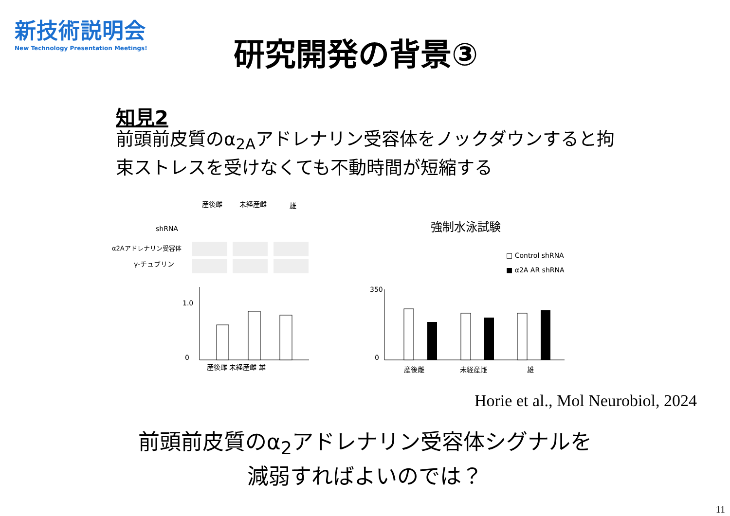新技術説明会
New Technology Presentation Meetings!
研究開発の背景③
知見2
前頭前皮質のα<sub>2A</sub>アドレナリン受容体をノックダウンすると拘束ストレスを受けなくても不動時間が短縮する
産後雌
未経産雌
雄
shRNA
α2Aアドレナリン受容体
γ-チュブリン
1.0
0
産後雌 未経産雌 雄
強制水泳試験
□ Control shRNA
■ α2A AR shRNA
350
0
産後雌
未経産雌
雄
Horie et al., Mol Neurobiol, 2024
前頭前皮質のα<sub>2</sub>アドレナリン受容体シグナルを
減弱すればよいのでは？
11